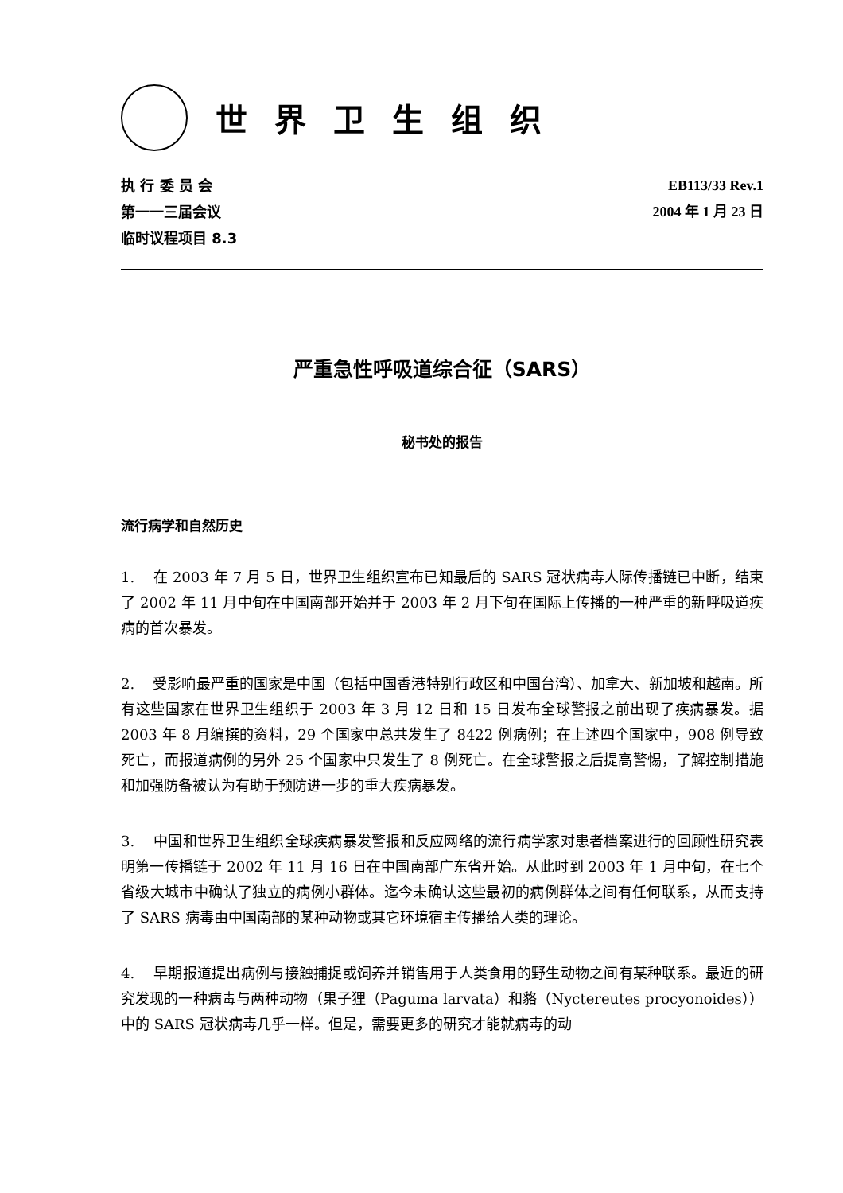世界卫生组织
执 行 委 员 会
第一一三届会议
临时议程项目 8.3
EB113/33 Rev.1
2004 年 1 月 23 日
严重急性呼吸道综合征（SARS）
秘书处的报告
流行病学和自然历史
1. 在 2003 年 7 月 5 日，世界卫生组织宣布已知最后的 SARS 冠状病毒人际传播链已中断，结束了 2002 年 11 月中旬在中国南部开始并于 2003 年 2 月下旬在国际上传播的一种严重的新呼吸道疾病的首次暴发。
2. 受影响最严重的国家是中国（包括中国香港特别行政区和中国台湾）、加拿大、新加坡和越南。所有这些国家在世界卫生组织于 2003 年 3 月 12 日和 15 日发布全球警报之前出现了疾病暴发。据 2003 年 8 月编撰的资料，29 个国家中总共发生了 8422 例病例；在上述四个国家中，908 例导致死亡，而报道病例的另外 25 个国家中只发生了 8 例死亡。在全球警报之后提高警惕，了解控制措施和加强防备被认为有助于预防进一步的重大疾病暴发。
3. 中国和世界卫生组织全球疾病暴发警报和反应网络的流行病学家对患者档案进行的回顾性研究表明第一传播链于 2002 年 11 月 16 日在中国南部广东省开始。从此时到 2003 年 1 月中旬，在七个省级大城市中确认了独立的病例小群体。迄今未确认这些最初的病例群体之间有任何联系，从而支持了 SARS 病毒由中国南部的某种动物或其它环境宿主传播给人类的理论。
4. 早期报道提出病例与接触捕捉或饲养并销售用于人类食用的野生动物之间有某种联系。最近的研究发现的一种病毒与两种动物（果子狸（Paguma larvata）和貉（Nyctereutes procyonoides））中的 SARS 冠状病毒几乎一样。但是，需要更多的研究才能就病毒的动